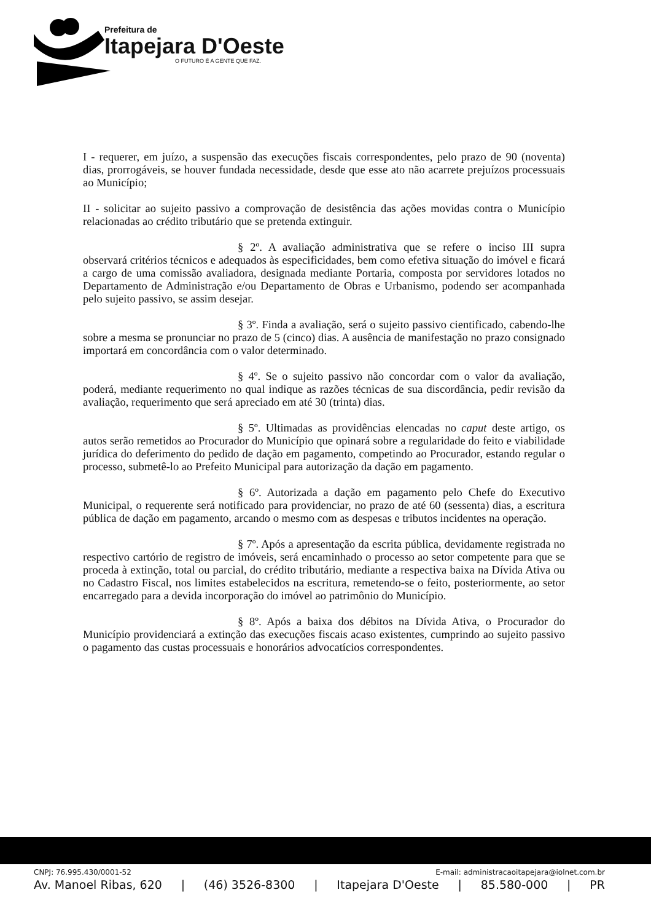Prefeitura de
Itapejara D'Oeste
O FUTURO É A GENTE QUE FAZ.
I - requerer, em juízo, a suspensão das execuções fiscais correspondentes, pelo prazo de 90 (noventa) dias, prorrogáveis, se houver fundada necessidade, desde que esse ato não acarrete prejuízos processuais ao Município;
II - solicitar ao sujeito passivo a comprovação de desistência das ações movidas contra o Município relacionadas ao crédito tributário que se pretenda extinguir.
§ 2º. A avaliação administrativa que se refere o inciso III supra observará critérios técnicos e adequados às especificidades, bem como efetiva situação do imóvel e ficará a cargo de uma comissão avaliadora, designada mediante Portaria, composta por servidores lotados no Departamento de Administração e/ou Departamento de Obras e Urbanismo, podendo ser acompanhada pelo sujeito passivo, se assim desejar.
§ 3º. Finda a avaliação, será o sujeito passivo cientificado, cabendo-lhe sobre a mesma se pronunciar no prazo de 5 (cinco) dias. A ausência de manifestação no prazo consignado importará em concordância com o valor determinado.
§ 4º. Se o sujeito passivo não concordar com o valor da avaliação, poderá, mediante requerimento no qual indique as razões técnicas de sua discordância, pedir revisão da avaliação, requerimento que será apreciado em até 30 (trinta) dias.
§ 5º. Ultimadas as providências elencadas no caput deste artigo, os autos serão remetidos ao Procurador do Município que opinará sobre a regularidade do feito e viabilidade jurídica do deferimento do pedido de dação em pagamento, competindo ao Procurador, estando regular o processo, submetê-lo ao Prefeito Municipal para autorização da dação em pagamento.
§ 6º. Autorizada a dação em pagamento pelo Chefe do Executivo Municipal, o requerente será notificado para providenciar, no prazo de até 60 (sessenta) dias, a escritura pública de dação em pagamento, arcando o mesmo com as despesas e tributos incidentes na operação.
§ 7º. Após a apresentação da escrita pública, devidamente registrada no respectivo cartório de registro de imóveis, será encaminhado o processo ao setor competente para que se proceda à extinção, total ou parcial, do crédito tributário, mediante a respectiva baixa na Dívida Ativa ou no Cadastro Fiscal, nos limites estabelecidos na escritura, remetendo-se o feito, posteriormente, ao setor encarregado para a devida incorporação do imóvel ao patrimônio do Município.
§ 8º. Após a baixa dos débitos na Dívida Ativa, o Procurador do Município providenciará a extinção das execuções fiscais acaso existentes, cumprindo ao sujeito passivo o pagamento das custas processuais e honorários advocatícios correspondentes.
CNPJ: 76.995.430/0001-52 E-mail: administracaoitapejara@iolnet.com.br
Av. Manoel Ribas, 620 | (46) 3526-8300 | Itapejara D'Oeste | 85.580-000 | PR